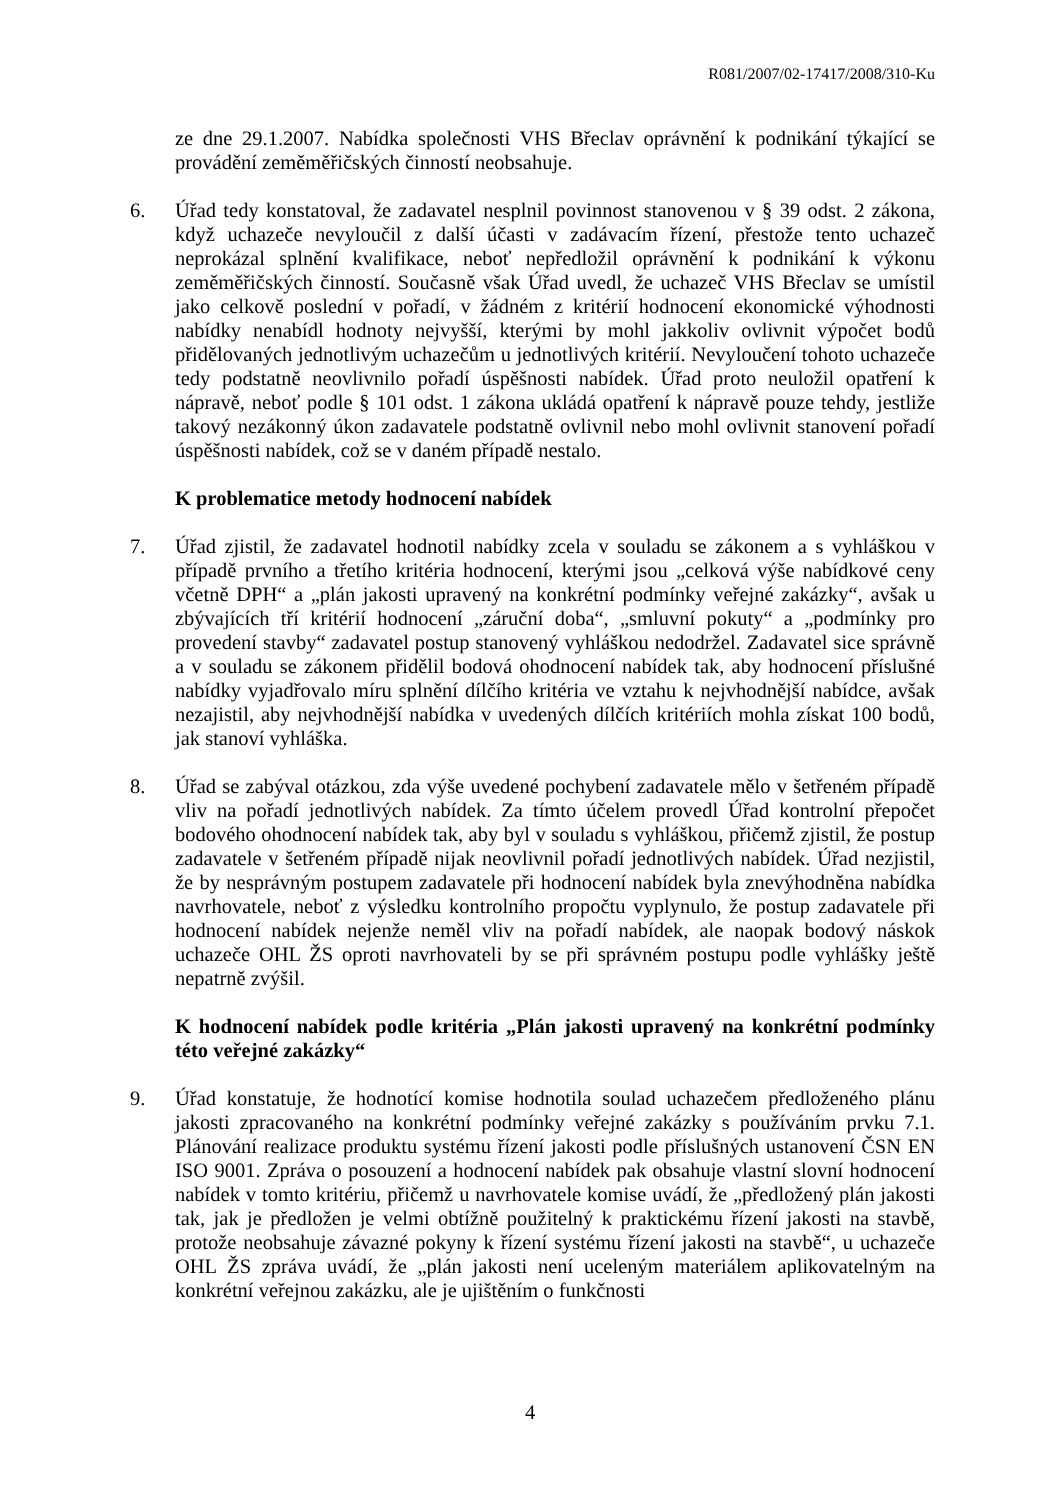R081/2007/02-17417/2008/310-Ku
ze dne 29.1.2007. Nabídka společnosti VHS Břeclav oprávnění k podnikání týkající se provádění zeměměřičských činností neobsahuje.
6. Úřad tedy konstatoval, že zadavatel nesplnil povinnost stanovenou v § 39 odst. 2 zákona, když uchazeče nevyloučil z další účasti v zadávacím řízení, přestože tento uchazeč neprokázal splnění kvalifikace, neboť nepředložil oprávnění k podnikání k výkonu zeměměřičských činností. Současně však Úřad uvedl, že uchazeč VHS Břeclav se umístil jako celkově poslední v pořadí, v žádném z kritérií hodnocení ekonomické výhodnosti nabídky nenabídl hodnoty nejvyšší, kterými by mohl jakkoliv ovlivnit výpočet bodů přidělovaných jednotlivým uchazečům u jednotlivých kritérií. Nevyloučení tohoto uchazeče tedy podstatně neovlivnilo pořadí úspěšnosti nabídek. Úřad proto neuložil opatření k nápravě, neboť podle § 101 odst. 1 zákona ukládá opatření k nápravě pouze tehdy, jestliže takový nezákonný úkon zadavatele podstatně ovlivnil nebo mohl ovlivnit stanovení pořadí úspěšnosti nabídek, což se v daném případě nestalo.
K problematice metody hodnocení nabídek
7. Úřad zjistil, že zadavatel hodnotil nabídky zcela v souladu se zákonem a s vyhláškou v případě prvního a třetího kritéria hodnocení, kterými jsou „celková výše nabídkové ceny včetně DPH“ a „plán jakosti upravený na konkrétní podmínky veřejné zakázky“, avšak u zbývajících tří kritérií hodnocení „záruční doba“, „smluvní pokuty“ a „podmínky pro provedení stavby“ zadavatel postup stanovený vyhláškou nedodržel. Zadavatel sice správně a v souladu se zákonem přidělil bodová ohodnocení nabídek tak, aby hodnocení příslušné nabídky vyjadřovalo míru splnění dílčího kritéria ve vztahu k nejvhodnější nabídce, avšak nezajistil, aby nejvhodnější nabídka v uvedených dílčích kritériích mohla získat 100 bodů, jak stanoví vyhláška.
8. Úřad se zabýval otázkou, zda výše uvedené pochybení zadavatele mělo v šetřeném případě vliv na pořadí jednotlivých nabídek. Za tímto účelem provedl Úřad kontrolní přepočet bodového ohodnocení nabídek tak, aby byl v souladu s vyhláškou, přičemž zjistil, že postup zadavatele v šetřeném případě nijak neovlivnil pořadí jednotlivých nabídek. Úřad nezjistil, že by nesprávným postupem zadavatele při hodnocení nabídek byla znevýhodněna nabídka navrhovatele, neboť z výsledku kontrolního propočtu vyplynulo, že postup zadavatele při hodnocení nabídek nejenže neměl vliv na pořadí nabídek, ale naopak bodový náskok uchazeče OHL ŽS oproti navrhovateli by se při správném postupu podle vyhlášky ještě nepatrně zvýšil.
K hodnocení nabídek podle kritéria „Plán jakosti upravený na konkrétní podmínky této veřejné zakázky“
9. Úřad konstatuje, že hodnotící komise hodnotila soulad uchazečem předloženého plánu jakosti zpracovaného na konkrétní podmínky veřejné zakázky s používáním prvku 7.1. Plánování realizace produktu systému řízení jakosti podle příslušných ustanovení ČSN EN ISO 9001. Zpráva o posouzení a hodnocení nabídek pak obsahuje vlastní slovní hodnocení nabídek v tomto kritériu, přičemž u navrhovatele komise uvádí, že „předložený plán jakosti tak, jak je předložen je velmi obtížně použitelný k praktickému řízení jakosti na stavbě, protože neobsahuje závazné pokyny k řízení systému řízení jakosti na stavbě“, u uchazeče OHL ŽS zpráva uvádí, že „plán jakosti není uceleným materiálem aplikovatelným na konkrétní veřejnou zakázku, ale je ujištěním o funkčnosti
4